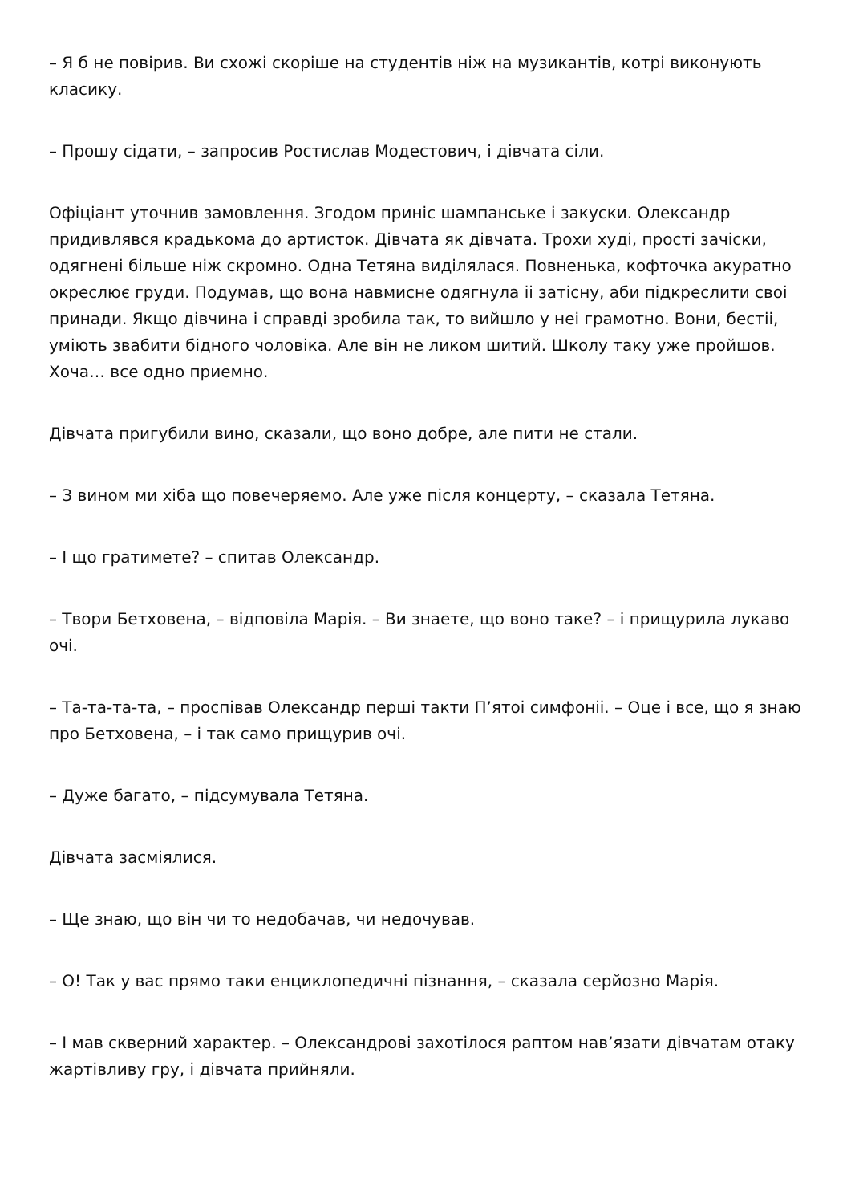– Я б не повірив. Ви схожі скоріше на студентів ніж на музикантів, котрі виконують класику.
– Прошу сідати, – запросив Ростислав Модестович, і дівчата сіли.
Офіціант уточнив замовлення. Згодом приніс шампанське і закуски. Олександр придивлявся крадькома до артисток. Дівчата як дівчата. Трохи худі, прості зачіски, одягнені більше ніж скромно. Одна Тетяна виділялася. Повненька, кофточка акуратно окреслює груди. Подумав, що вона навмисне одягнула іі затісну, аби підкреслити своі принади. Якщо дівчина і справді зробила так, то вийшло у неі грамотно. Вони, бестіі, уміють звабити бідного чоловіка. Але він не ликом шитий. Школу таку уже пройшов. Хоча… все одно приемно.
Дівчата пригубили вино, сказали, що воно добре, але пити не стали.
– З вином ми хіба що повечеряемо. Але уже після концерту, – сказала Тетяна.
– І що гратимете? – спитав Олександр.
– Твори Бетховена, – відповіла Марія. – Ви знаете, що воно таке? – і прищурила лукаво очі.
– Та-та-та-та, – проспівав Олександр перші такти П’ятоі симфоніі. – Оце і все, що я знаю про Бетховена, – і так само прищурив очі.
– Дуже багато, – підсумувала Тетяна.
Дівчата засміялися.
– Ще знаю, що він чи то недобачав, чи недочував.
– О! Так у вас прямо таки енциклопедичні пізнання, – сказала серйозно Марія.
– І мав скверний характер. – Олександрові захотілося раптом нав’язати дівчатам отаку жартівливу гру, і дівчата прийняли.